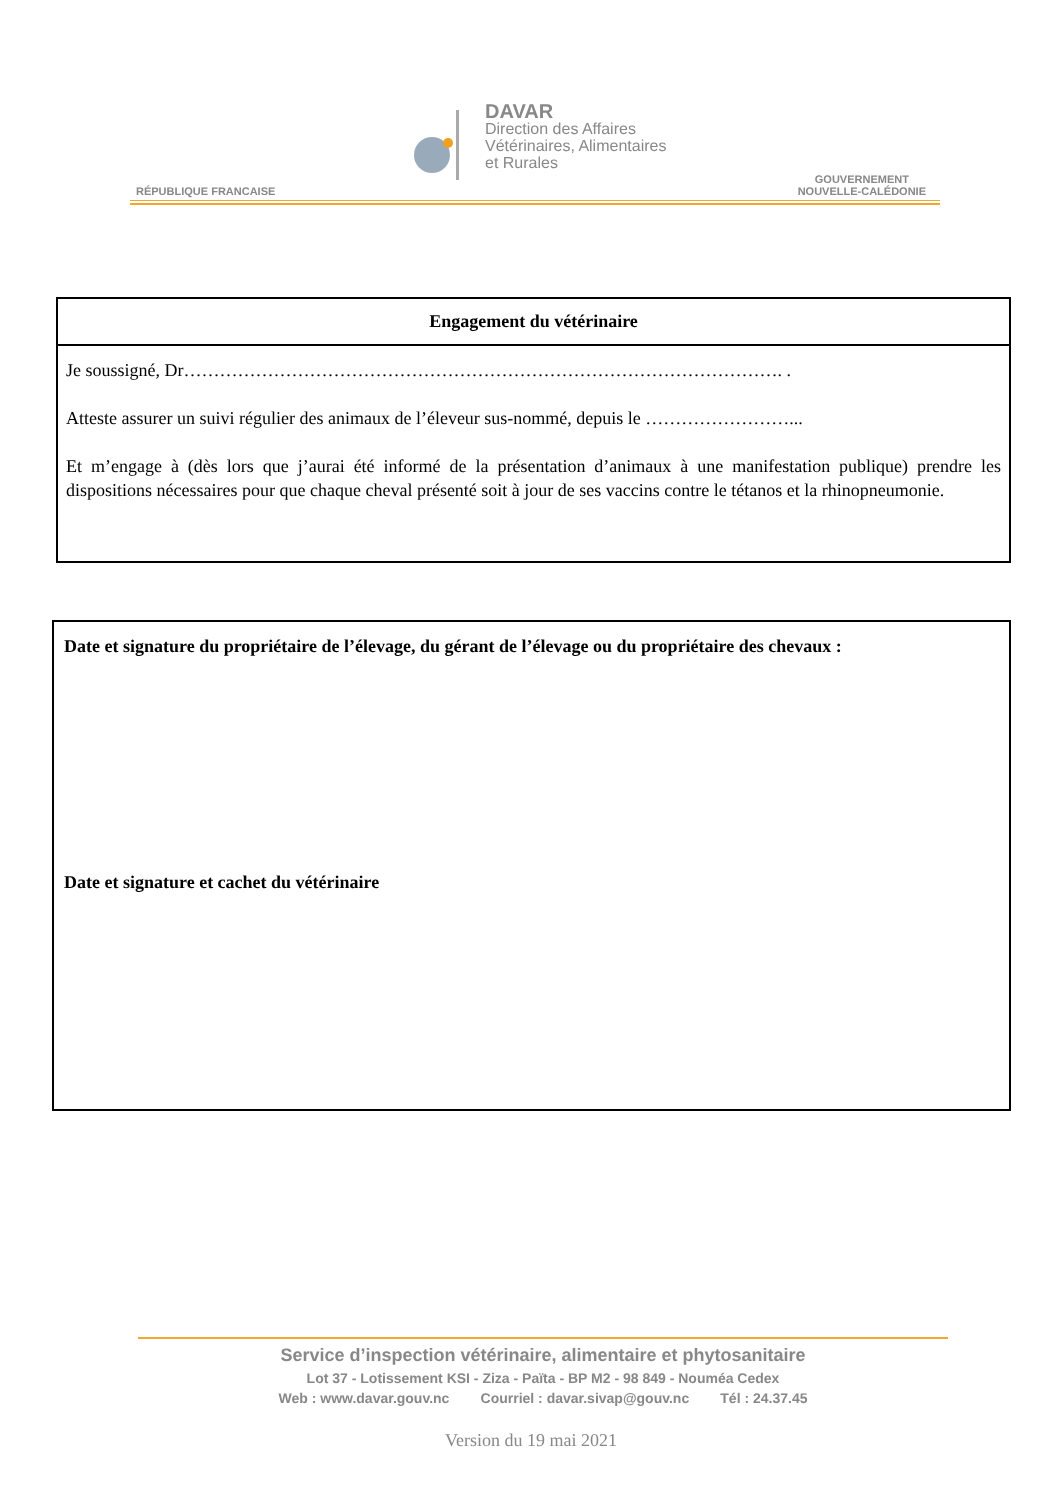DAVAR
Direction des Affaires
Vétérinaires, Alimentaires
et Rurales
RÉPUBLIQUE FRANCAISE
GOUVERNEMENT
NOUVELLE-CALÉDONIE
Engagement du vétérinaire
Je soussigné, Dr………………………………………………………………………………………. .
Atteste assurer un suivi régulier des animaux de l’éleveur sus-nommé, depuis le ……………………...
Et m’engage à (dès lors que j’aurai été informé de la présentation d’animaux à une manifestation publique) prendre les dispositions nécessaires pour que chaque cheval présenté soit à jour de ses vaccins contre le tétanos et la rhinopneumonie.
Date et signature du propriétaire de l’élevage, du gérant de l’élevage ou du propriétaire des chevaux :
Date et signature et cachet du vétérinaire
Service d’inspection vétérinaire, alimentaire et phytosanitaire
Lot 37 - Lotissement KSI - Ziza - Païta - BP M2 - 98 849 - Nouméa Cedex
Web : www.davar.gouv.nc Courriel : davar.sivap@gouv.nc Tél : 24.37.45
Version du 19 mai 2021